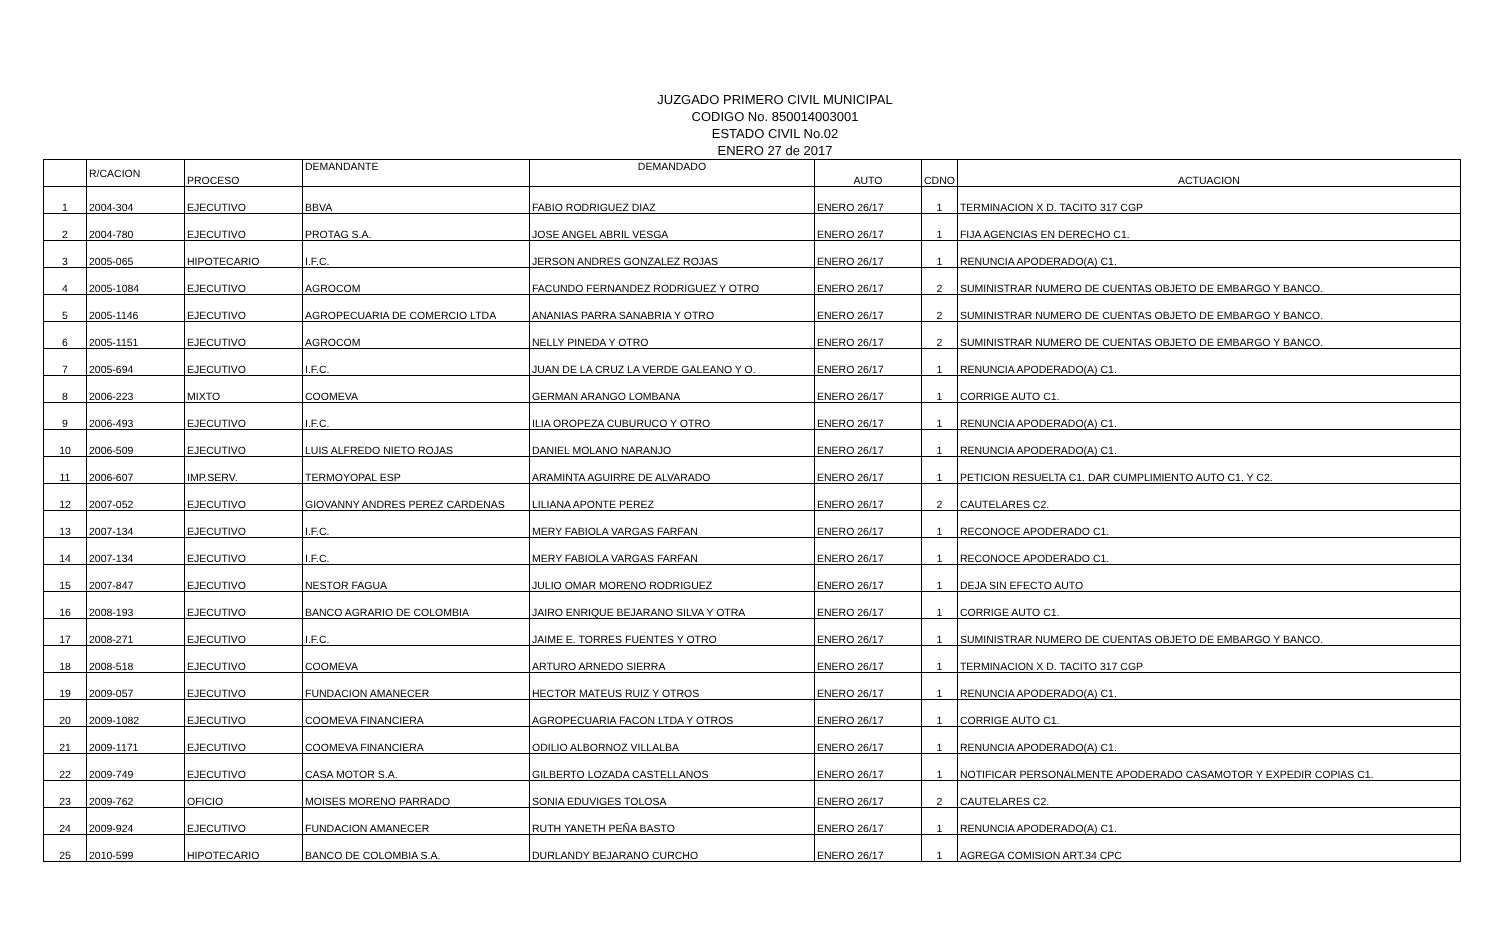JUZGADO PRIMERO CIVIL MUNICIPAL
CODIGO No. 850014003001
ESTADO CIVIL No.02
ENERO 27 de 2017
| | R/CACION | PROCESO | DEMANDANTE | DEMANDADO | AUTO | CDNO | ACTUACION |
| --- | --- | --- | --- | --- | --- | --- | --- |
| 1 | 2004-304 | EJECUTIVO | BBVA | FABIO RODRIGUEZ DIAZ | ENERO 26/17 | 1 | TERMINACION X D. TACITO 317 CGP |
| 2 | 2004-780 | EJECUTIVO | PROTAG S.A. | JOSE ANGEL ABRIL VESGA | ENERO 26/17 | 1 | FIJA AGENCIAS EN DERECHO C1. |
| 3 | 2005-065 | HIPOTECARIO | I.F.C. | JERSON ANDRES GONZALEZ ROJAS | ENERO 26/17 | 1 | RENUNCIA APODERADO(A) C1. |
| 4 | 2005-1084 | EJECUTIVO | AGROCOM | FACUNDO FERNANDEZ RODRIGUEZ Y OTRO | ENERO 26/17 | 2 | SUMINISTRAR NUMERO DE CUENTAS OBJETO DE EMBARGO Y BANCO. |
| 5 | 2005-1146 | EJECUTIVO | AGROPECUARIA DE COMERCIO LTDA | ANANIAS PARRA SANABRIA Y OTRO | ENERO 26/17 | 2 | SUMINISTRAR NUMERO DE CUENTAS OBJETO DE EMBARGO Y BANCO. |
| 6 | 2005-1151 | EJECUTIVO | AGROCOM | NELLY PINEDA Y OTRO | ENERO 26/17 | 2 | SUMINISTRAR NUMERO DE CUENTAS OBJETO DE EMBARGO Y BANCO. |
| 7 | 2005-694 | EJECUTIVO | I.F.C. | JUAN DE LA CRUZ LA VERDE GALEANO Y O. | ENERO 26/17 | 1 | RENUNCIA APODERADO(A) C1. |
| 8 | 2006-223 | MIXTO | COOMEVA | GERMAN ARANGO LOMBANA | ENERO 26/17 | 1 | CORRIGE AUTO C1. |
| 9 | 2006-493 | EJECUTIVO | I.F.C. | ILIA OROPEZA CUBURUCO Y OTRO | ENERO 26/17 | 1 | RENUNCIA APODERADO(A) C1. |
| 10 | 2006-509 | EJECUTIVO | LUIS ALFREDO NIETO ROJAS | DANIEL MOLANO NARANJO | ENERO 26/17 | 1 | RENUNCIA APODERADO(A) C1. |
| 11 | 2006-607 | IMP.SERV. | TERMOYOPAL ESP | ARAMINTA AGUIRRE DE ALVARADO | ENERO 26/17 | 1 | PETICION RESUELTA C1. DAR CUMPLIMIENTO AUTO C1. Y C2. |
| 12 | 2007-052 | EJECUTIVO | GIOVANNY ANDRES PEREZ CARDENAS | LILIANA APONTE PEREZ | ENERO 26/17 | 2 | CAUTELARES C2. |
| 13 | 2007-134 | EJECUTIVO | I.F.C. | MERY FABIOLA VARGAS FARFAN | ENERO 26/17 | 1 | RECONOCE APODERADO C1. |
| 14 | 2007-134 | EJECUTIVO | I.F.C. | MERY FABIOLA VARGAS FARFAN | ENERO 26/17 | 1 | RECONOCE APODERADO C1. |
| 15 | 2007-847 | EJECUTIVO | NESTOR FAGUA | JULIO OMAR MORENO RODRIGUEZ | ENERO 26/17 | 1 | DEJA SIN EFECTO AUTO |
| 16 | 2008-193 | EJECUTIVO | BANCO AGRARIO DE COLOMBIA | JAIRO ENRIQUE BEJARANO SILVA Y OTRA | ENERO 26/17 | 1 | CORRIGE AUTO C1. |
| 17 | 2008-271 | EJECUTIVO | I.F.C. | JAIME E. TORRES FUENTES Y OTRO | ENERO 26/17 | 1 | SUMINISTRAR NUMERO DE CUENTAS OBJETO DE EMBARGO Y BANCO. |
| 18 | 2008-518 | EJECUTIVO | COOMEVA | ARTURO ARNEDO SIERRA | ENERO 26/17 | 1 | TERMINACION X D. TACITO 317 CGP |
| 19 | 2009-057 | EJECUTIVO | FUNDACION AMANECER | HECTOR MATEUS RUIZ Y OTROS | ENERO 26/17 | 1 | RENUNCIA APODERADO(A) C1. |
| 20 | 2009-1082 | EJECUTIVO | COOMEVA FINANCIERA | AGROPECUARIA FACON LTDA Y OTROS | ENERO 26/17 | 1 | CORRIGE AUTO C1. |
| 21 | 2009-1171 | EJECUTIVO | COOMEVA FINANCIERA | ODILIO ALBORNOZ VILLALBA | ENERO 26/17 | 1 | RENUNCIA APODERADO(A) C1. |
| 22 | 2009-749 | EJECUTIVO | CASA MOTOR S.A. | GILBERTO LOZADA CASTELLANOS | ENERO 26/17 | 1 | NOTIFICAR PERSONALMENTE APODERADO CASAMOTOR Y EXPEDIR COPIAS C1. |
| 23 | 2009-762 | OFICIO | MOISES MORENO PARRADO | SONIA EDUVIGES TOLOSA | ENERO 26/17 | 2 | CAUTELARES C2. |
| 24 | 2009-924 | EJECUTIVO | FUNDACION AMANECER | RUTH YANETH PEÑA BASTO | ENERO 26/17 | 1 | RENUNCIA APODERADO(A) C1. |
| 25 | 2010-599 | HIPOTECARIO | BANCO DE COLOMBIA S.A. | DURLANDY BEJARANO CURCHO | ENERO 26/17 | 1 | AGREGA COMISION ART.34 CPC |